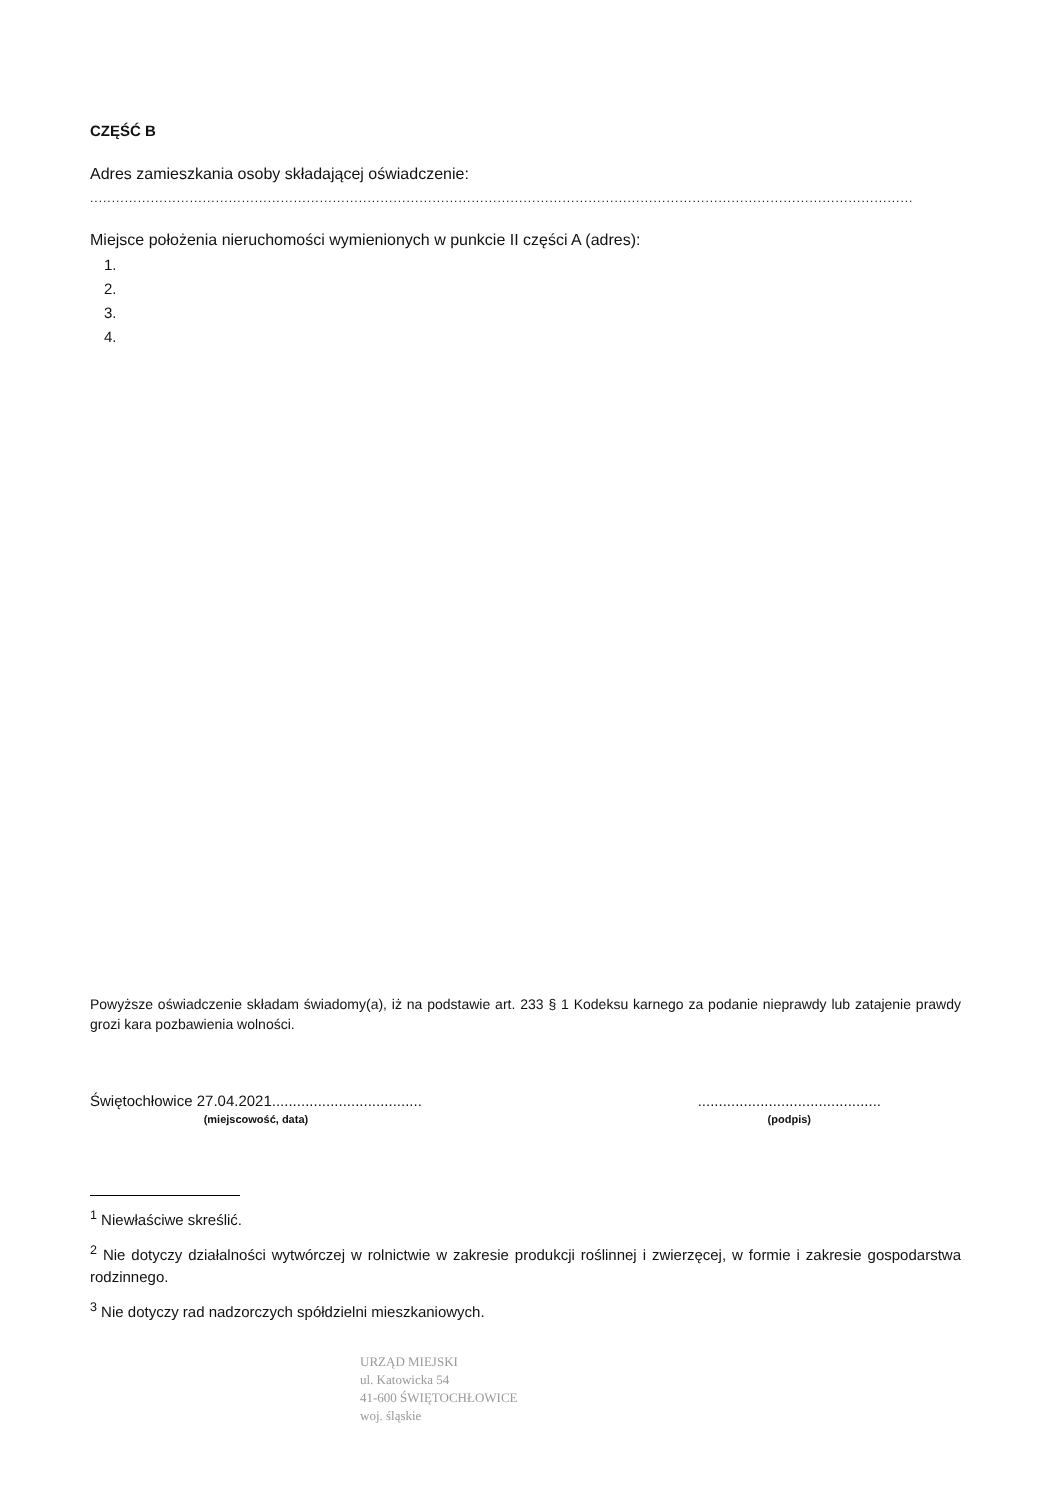CZĘŚĆ B
Adres zamieszkania osoby składającej oświadczenie:
..............................................................................................................................................................................................
Miejsce położenia nieruchomości wymienionych w punkcie II części A (adres):
1.
2.
3.
4.
Powyższe oświadczenie składam świadomy(a), iż na podstawie art. 233 § 1 Kodeksu karnego za podanie nieprawdy lub zatajenie prawdy grozi kara pozbawienia wolności.
Świętochłowice 27.04.2021....................................
(miejscowość, data)
............................................
(podpis)
<sup>1</sup> Niewłaściwe skreślić.
<sup>2</sup> Nie dotyczy działalności wytwórczej w rolnictwie w zakresie produkcji roślinnej i zwierzęcej, w formie i zakresie gospodarstwa rodzinnego.
<sup>3</sup> Nie dotyczy rad nadzorczych spółdzielni mieszkaniowych.
URZĄD MIEJSKI
ul. Katowicka 54
41-600 ŚWIĘTOCHŁOWICE
woj. śląskie